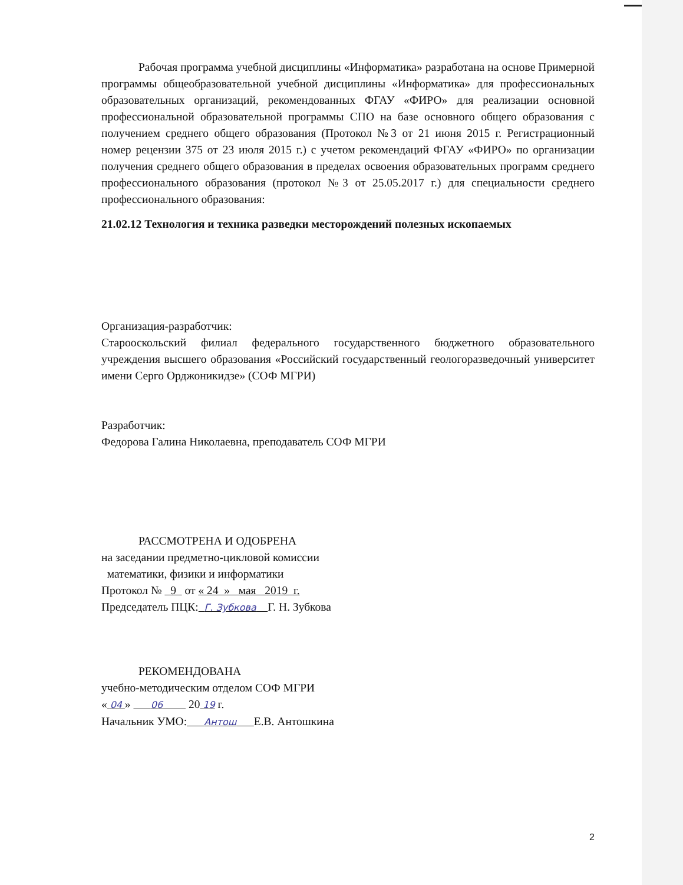Рабочая программа учебной дисциплины «Информатика» разработана на основе Примерной программы общеобразовательной учебной дисциплины «Информатика» для профессиональных образовательных организаций, рекомендованных ФГАУ «ФИРО» для реализации основной профессиональной образовательной программы СПО на базе основного общего образования с получением среднего общего образования (Протокол №3 от 21 июня 2015 г. Регистрационный номер рецензии 375 от 23 июля 2015 г.) с учетом рекомендаций ФГАУ «ФИРО» по организации получения среднего общего образования в пределах освоения образовательных программ среднего профессионального образования (протокол №3 от 25.05.2017 г.) для специальности среднего профессионального образования:
21.02.12 Технология и техника разведки месторождений полезных ископаемых
Организация-разработчик:
Старооскольский филиал федерального государственного бюджетного образовательного учреждения высшего образования «Российский государственный геологоразведочный университет имени Серго Орджоникидзе» (СОФ МГРИ)
Разработчик:
Федорова Галина Николаевна, преподаватель СОФ МГРИ
РАССМОТРЕНА И ОДОБРЕНА
на заседании предметно-цикловой комиссии
математики, физики и информатики
Протокол № 9 от « 24 » мая 2019 г.
Председатель ПЦК: Г. Зубкова Г. Н. Зубкова
РЕКОМЕНДОВАНА
учебно-методическим отделом СОФ МГРИ
« 04 » 06 20 19 г.
Начальник УМО: Антош Е.В. Антошкина
2